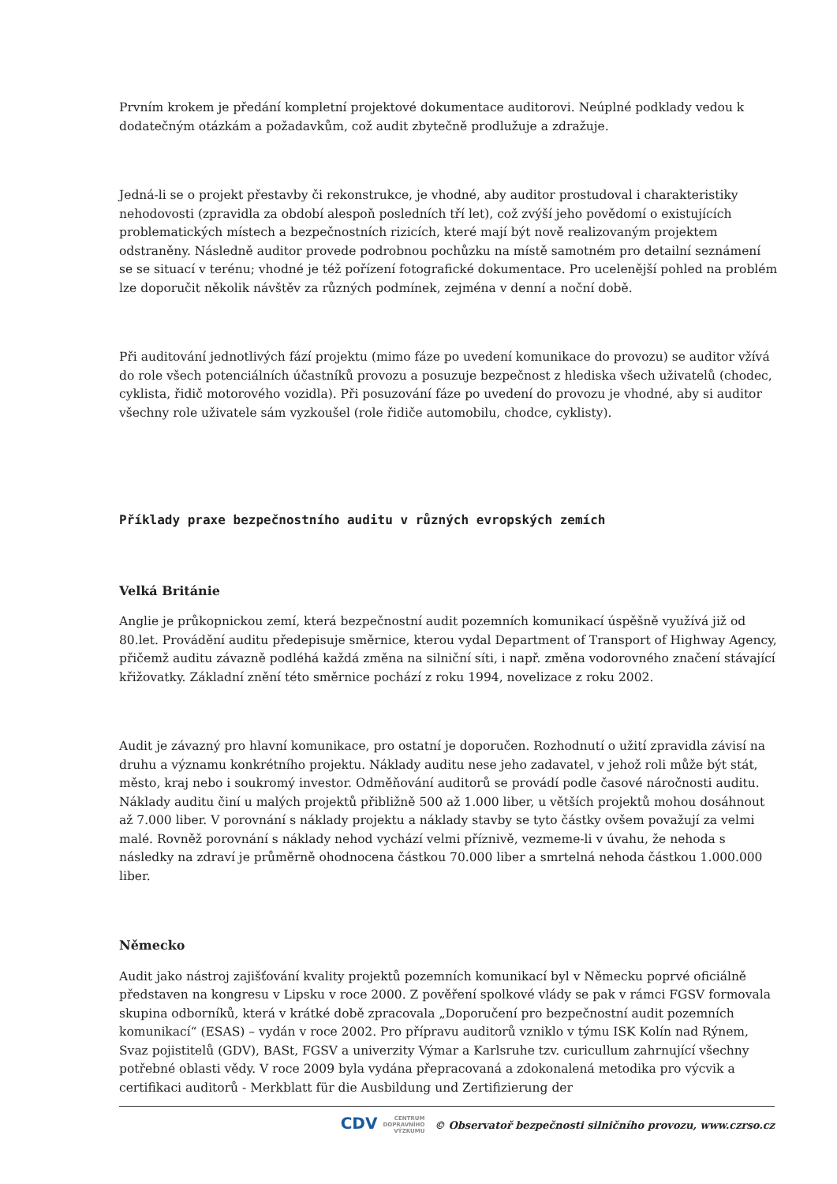Prvním krokem je předání kompletní projektové dokumentace auditorovi. Neúplné podklady vedou k dodatečným otázkám a požadavkům, což audit zbytečně prodlužuje a zdražuje.
Jedná-li se o projekt přestavby či rekonstrukce, je vhodné, aby auditor prostudoval i charakteristiky nehodovosti (zpravidla za období alespoň posledních tří let), což zvýší jeho povědomí o existujících problematických místech a bezpečnostních rizicích, které mají být nově realizovaným projektem odstraněny. Následně auditor provede podrobnou pochůzku na místě samotném pro detailní seznámení se se situací v terénu; vhodné je též pořízení fotografické dokumentace. Pro ucelenější pohled na problém lze doporučit několik návštěv za různých podmínek, zejména v denní a noční době.
Při auditování jednotlivých fází projektu (mimo fáze po uvedení komunikace do provozu) se auditor vžívá do role všech potenciálních účastníků provozu a posuzuje bezpečnost z hlediska všech uživatelů (chodec, cyklista, řidič motorového vozidla). Při posuzování fáze po uvedení do provozu je vhodné, aby si auditor všechny role uživatele sám vyzkoušel (role řidiče automobilu, chodce, cyklisty).
Příklady praxe bezpečnostního auditu v různých evropských zemích
Velká Británie
Anglie je průkopnickou zemí, která bezpečnostní audit pozemních komunikací úspěšně využívá již od 80.let. Provádění auditu předepisuje směrnice, kterou vydal Department of Transport of Highway Agency, přičemž auditu závazně podléhá každá změna na silniční síti, i např. změna vodorovného značení stávající křižovatky. Základní znění této směrnice pochází z roku 1994, novelizace z roku 2002.
Audit je závazný pro hlavní komunikace, pro ostatní je doporučen. Rozhodnutí o užití zpravidla závisí na druhu a významu konkrétního projektu. Náklady auditu nese jeho zadavatel, v jehož roli může být stát, město, kraj nebo i soukromý investor. Odměňování auditorů se provádí podle časové náročnosti auditu. Náklady auditu činí u malých projektů přibližně 500 až 1.000 liber, u větších projektů mohou dosáhnout až 7.000 liber. V porovnání s náklady projektu a náklady stavby se tyto částky ovšem považují za velmi malé. Rovněž porovnání s náklady nehod vychází velmi příznivě, vezmeme-li v úvahu, že nehoda s následky na zdraví je průměrně ohodnocena částkou 70.000 liber a smrtelná nehoda částkou 1.000.000 liber.
Německo
Audit jako nástroj zajišťování kvality projektů pozemních komunikací byl v Německu poprvé oficiálně představen na kongresu v Lipsku v roce 2000. Z pověření spolkové vlády se pak v rámci FGSV formovala skupina odborníků, která v krátké době zpracovala „Doporučení pro bezpečnostní audit pozemních komunikací“ (ESAS) – vydán v roce 2002. Pro přípravu auditorů vzniklo v týmu ISK Kolín nad Rýnem, Svaz pojistitelů (GDV), BASt, FGSV a univerzity Výmar a Karlsruhe tzv. curicullum zahrnující všechny potřebné oblasti vědy. V roce 2009 byla vydána přepracovaná a zdokonalená metodika pro výcvik a certifikaci auditorů - Merkblatt für die Ausbildung und Zertifizierung der
CDV CENTRUM
DOPRAVNÍHO
VÝZKUMU © Observatoř bezpečnosti silničního provozu, www.czrso.cz